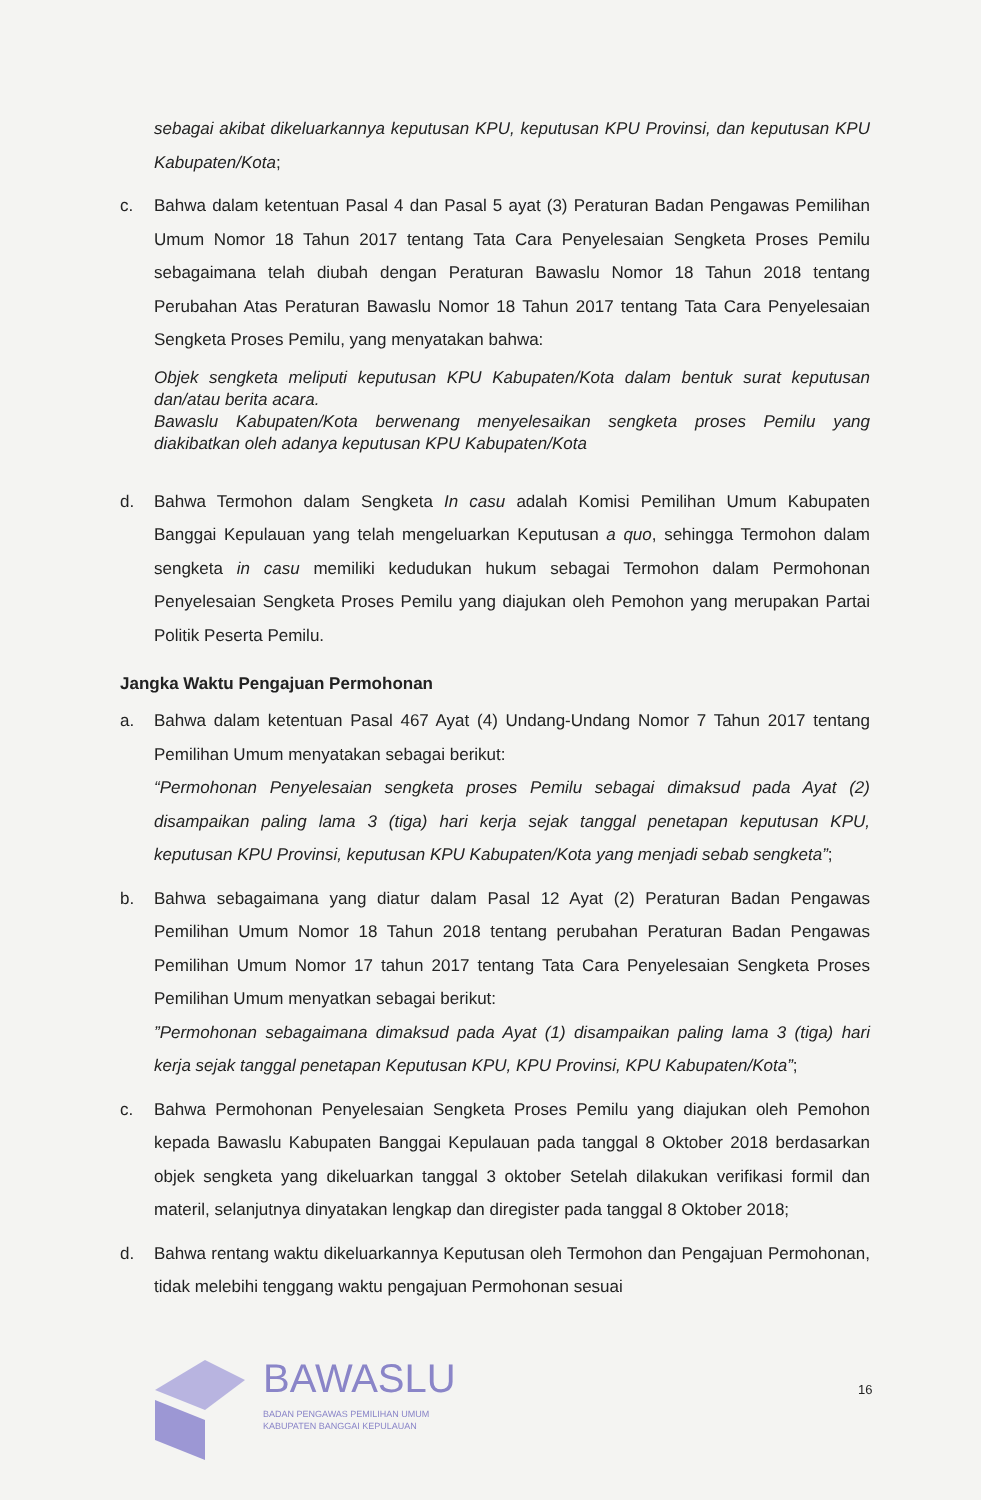sebagai akibat dikeluarkannya keputusan KPU, keputusan KPU Provinsi, dan keputusan KPU Kabupaten/Kota;
c. Bahwa dalam ketentuan Pasal 4 dan Pasal 5 ayat (3) Peraturan Badan Pengawas Pemilihan Umum Nomor 18 Tahun 2017 tentang Tata Cara Penyelesaian Sengketa Proses Pemilu sebagaimana telah diubah dengan Peraturan Bawaslu Nomor 18 Tahun 2018 tentang Perubahan Atas Peraturan Bawaslu Nomor 18 Tahun 2017 tentang Tata Cara Penyelesaian Sengketa Proses Pemilu, yang menyatakan bahwa:
Objek sengketa meliputi keputusan KPU Kabupaten/Kota dalam bentuk surat keputusan dan/atau berita acara.
Bawaslu Kabupaten/Kota berwenang menyelesaikan sengketa proses Pemilu yang diakibatkan oleh adanya keputusan KPU Kabupaten/Kota
d. Bahwa Termohon dalam Sengketa In casu adalah Komisi Pemilihan Umum Kabupaten Banggai Kepulauan yang telah mengeluarkan Keputusan a quo, sehingga Termohon dalam sengketa in casu memiliki kedudukan hukum sebagai Termohon dalam Permohonan Penyelesaian Sengketa Proses Pemilu yang diajukan oleh Pemohon yang merupakan Partai Politik Peserta Pemilu.
Jangka Waktu Pengajuan Permohonan
a. Bahwa dalam ketentuan Pasal 467 Ayat (4) Undang-Undang Nomor 7 Tahun 2017 tentang Pemilihan Umum menyatakan sebagai berikut:
“Permohonan Penyelesaian sengketa proses Pemilu sebagai dimaksud pada Ayat (2) disampaikan paling lama 3 (tiga) hari kerja sejak tanggal penetapan keputusan KPU, keputusan KPU Provinsi, keputusan KPU Kabupaten/Kota yang menjadi sebab sengketa”;
b. Bahwa sebagaimana yang diatur dalam Pasal 12 Ayat (2) Peraturan Badan Pengawas Pemilihan Umum Nomor 18 Tahun 2018 tentang perubahan Peraturan Badan Pengawas Pemilihan Umum Nomor 17 tahun 2017 tentang Tata Cara Penyelesaian Sengketa Proses Pemilihan Umum menyatkan sebagai berikut:
”Permohonan sebagaimana dimaksud pada Ayat (1) disampaikan paling lama 3 (tiga) hari kerja sejak tanggal penetapan Keputusan KPU, KPU Provinsi, KPU Kabupaten/Kota”;
c. Bahwa Permohonan Penyelesaian Sengketa Proses Pemilu yang diajukan oleh Pemohon kepada Bawaslu Kabupaten Banggai Kepulauan pada tanggal 8 Oktober 2018 berdasarkan objek sengketa yang dikeluarkan tanggal 3 oktober Setelah dilakukan verifikasi formil dan materil, selanjutnya dinyatakan lengkap dan diregister pada tanggal 8 Oktober 2018;
d. Bahwa rentang waktu dikeluarkannya Keputusan oleh Termohon dan Pengajuan Permohonan, tidak melebihi tenggang waktu pengajuan Permohonan sesuai
16
BAWASLU
BADAN PENGAWAS PEMILIHAN UMUM
KABUPATEN BANGGAI KEPULAUAN